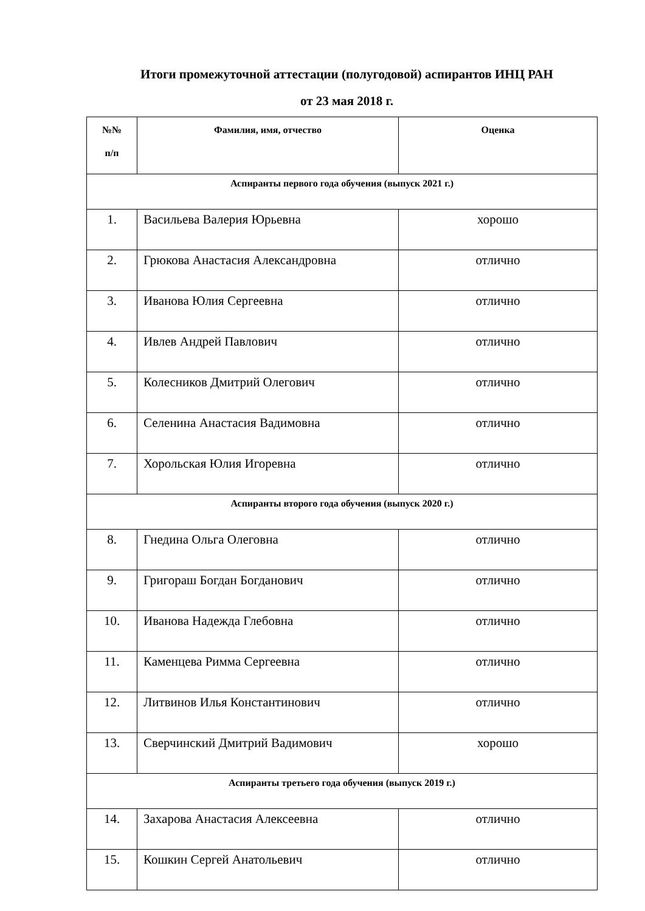Итоги промежуточной аттестации (полугодовой) аспирантов ИНЦ РАН
от 23 мая 2018 г.
| №№ п/п | Фамилия, имя, отчество | Оценка |
| --- | --- | --- |
| Аспиранты первого года обучения (выпуск 2021 г.) | | |
| 1. | Васильева Валерия Юрьевна | хорошо |
| 2. | Грюкова Анастасия Александровна | отлично |
| 3. | Иванова Юлия Сергеевна | отлично |
| 4. | Ивлев Андрей Павлович | отлично |
| 5. | Колесников Дмитрий Олегович | отлично |
| 6. | Селенина Анастасия Вадимовна | отлично |
| 7. | Хорольская Юлия Игоревна | отлично |
| Аспиранты второго года обучения (выпуск 2020 г.) | | |
| 8. | Гнедина Ольга Олеговна | отлично |
| 9. | Григораш Богдан Богданович | отлично |
| 10. | Иванова Надежда Глебовна | отлично |
| 11. | Каменцева Римма Сергеевна | отлично |
| 12. | Литвинов Илья Константинович | отлично |
| 13. | Сверчинский Дмитрий Вадимович | хорошо |
| Аспиранты третьего года обучения (выпуск 2019 г.) | | |
| 14. | Захарова Анастасия Алексеевна | отлично |
| 15. | Кошкин Сергей Анатольевич | отлично |